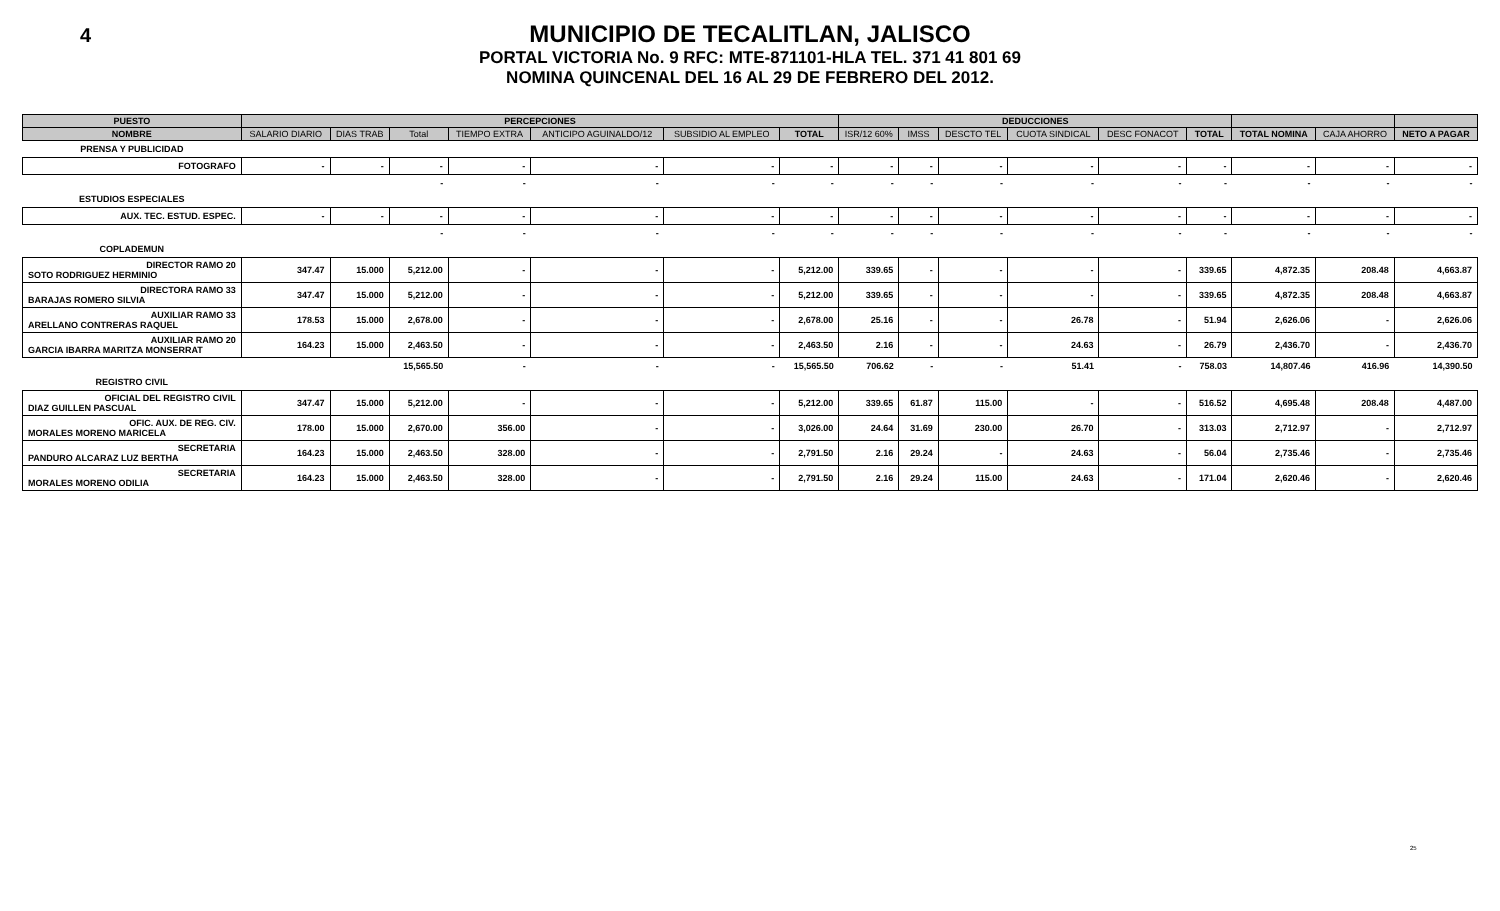4
MUNICIPIO DE TECALITLAN, JALISCO
PORTAL VICTORIA No. 9 RFC: MTE-871101-HLA TEL. 371 41 801 69
NOMINA QUINCENAL DEL 16 AL 29 DE FEBRERO DEL 2012.
| PUESTO | PERCEPCIONES | | | | | | | DEDUCCIONES | | | | | | | | |
| --- | --- | --- | --- | --- | --- | --- | --- | --- | --- | --- | --- | --- | --- | --- | --- | --- |
| NOMBRE | SALARIO DIARIO | DIAS TRAB | Total | TIEMPO EXTRA | ANTICIPO AGUINALDO/12 | SUBSIDIO AL EMPLEO | TOTAL | ISR/12 60% | IMSS | DESCTO TEL | CUOTA SINDICAL | DESC FONACOT | TOTAL | TOTAL NOMINA | CAJA AHORRO | NETO A PAGAR |
| PRENSA Y PUBLICIDAD | | | | | | | | | | | | | | | | |
| FOTOGRAFO | - | - | - | - | - | - | - | - | - | - | - | - | - | - | - | - |
| | | | - | - | - | - | - | - | - | - | - | - | - | - | - | - |
| ESTUDIOS ESPECIALES | | | | | | | | | | | | | | | | |
| AUX. TEC. ESTUD. ESPEC. | - | - | - | - | - | - | - | - | - | - | - | - | - | - | - | - |
| | | | - | - | - | - | - | - | - | - | - | - | - | - | - | - |
| COPLADEMUN | | | | | | | | | | | | | | | | |
| DIRECTOR RAMO 20 SOTO RODRIGUEZ HERMINIO | 347.47 | 15.000 | 5,212.00 | - | - | - | 5,212.00 | 339.65 | - | - | - | - | 339.65 | 4,872.35 | 208.48 | 4,663.87 |
| DIRECTORA RAMO 33 BARAJAS ROMERO SILVIA | 347.47 | 15.000 | 5,212.00 | - | - | - | 5,212.00 | 339.65 | - | - | - | - | 339.65 | 4,872.35 | 208.48 | 4,663.87 |
| AUXILIAR RAMO 33 ARELLANO CONTRERAS RAQUEL | 178.53 | 15.000 | 2,678.00 | - | - | - | 2,678.00 | 25.16 | - | - | 26.78 | - | 51.94 | 2,626.06 | - | 2,626.06 |
| AUXILIAR RAMO 20 GARCIA IBARRA MARITZA MONSERRAT | 164.23 | 15.000 | 2,463.50 | - | - | - | 2,463.50 | 2.16 | - | - | 24.63 | - | 26.79 | 2,436.70 | - | 2,436.70 |
| | | | 15,565.50 | - | - | - | 15,565.50 | 706.62 | - | - | 51.41 | - | 758.03 | 14,807.46 | 416.96 | 14,390.50 |
| REGISTRO CIVIL | | | | | | | | | | | | | | | | |
| OFICIAL DEL REGISTRO CIVIL DIAZ GUILLEN PASCUAL | 347.47 | 15.000 | 5,212.00 | - | - | - | 5,212.00 | 339.65 | 61.87 | 115.00 | - | - | 516.52 | 4,695.48 | 208.48 | 4,487.00 |
| OFIC. AUX. DE REG. CIV. MORALES MORENO MARICELA | 178.00 | 15.000 | 2,670.00 | 356.00 | - | - | 3,026.00 | 24.64 | 31.69 | 230.00 | 26.70 | - | 313.03 | 2,712.97 | - | 2,712.97 |
| SECRETARIA PANDURO ALCARAZ LUZ BERTHA | 164.23 | 15.000 | 2,463.50 | 328.00 | - | - | 2,791.50 | 2.16 | 29.24 | - | 24.63 | - | 56.04 | 2,735.46 | - | 2,735.46 |
| SECRETARIA MORALES MORENO ODILIA | 164.23 | 15.000 | 2,463.50 | 328.00 | - | - | 2,791.50 | 2.16 | 29.24 | 115.00 | 24.63 | - | 171.04 | 2,620.46 | - | 2,620.46 |
25